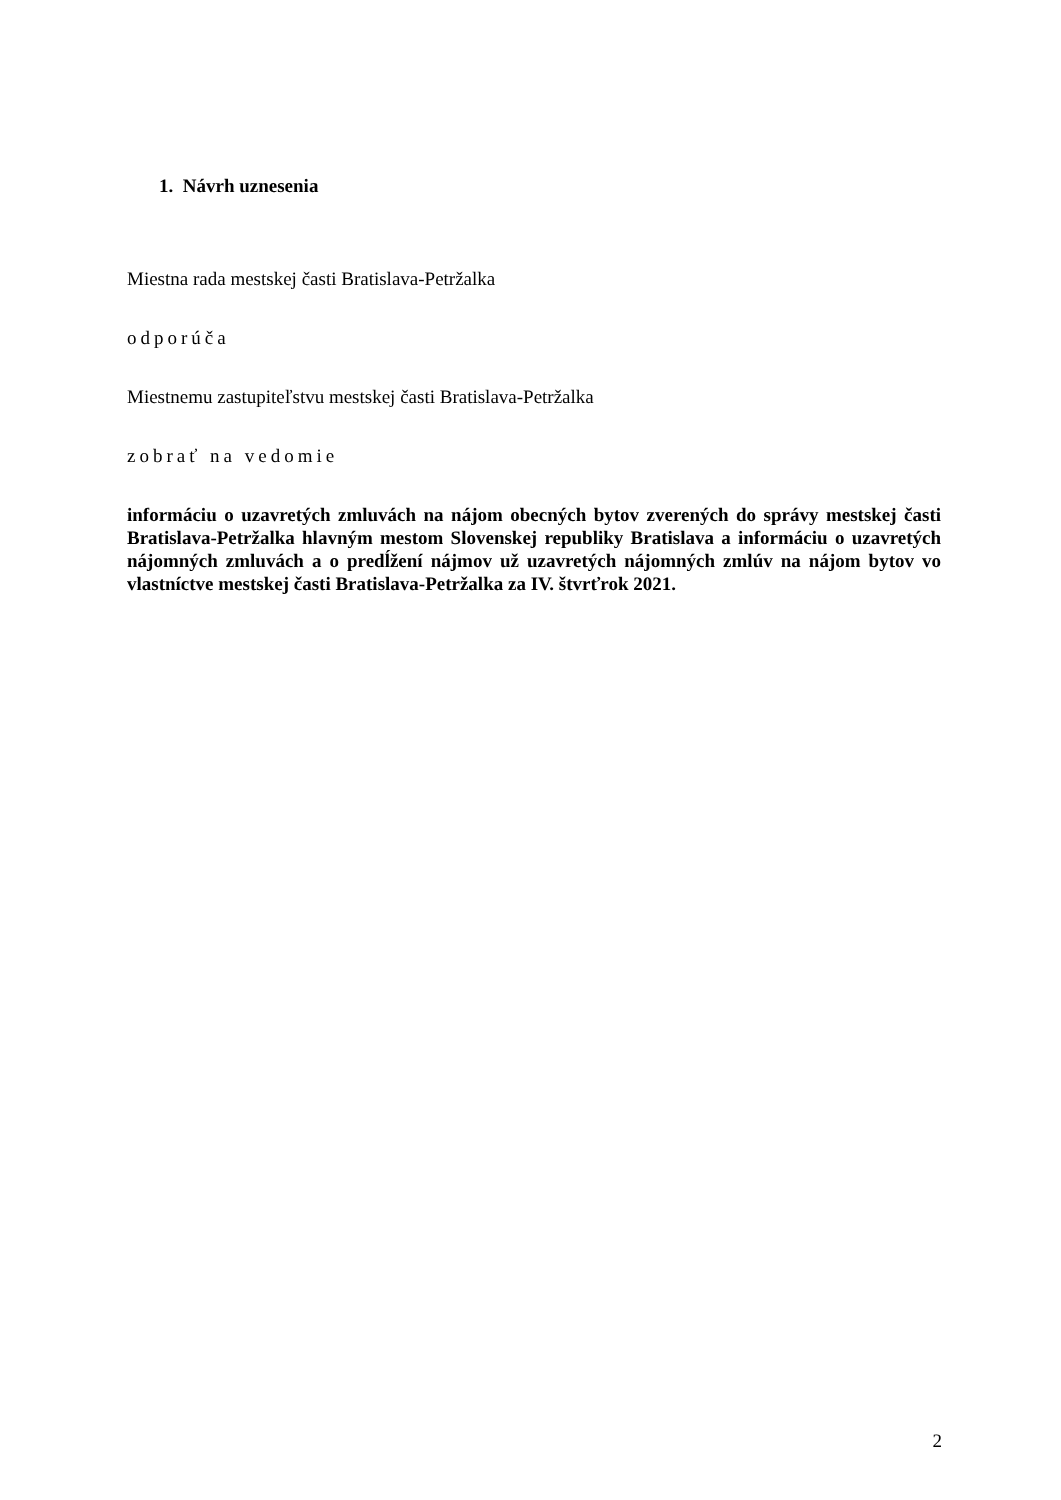1. Návrh uznesenia
Miestna rada mestskej časti Bratislava-Petržalka
odporúča
Miestnemu zastupiteľstvu mestskej časti Bratislava-Petržalka
zobrať na vedomie
informáciu o uzavretých zmluvách na nájom obecných bytov zverených do správy mestskej časti Bratislava-Petržalka hlavným mestom Slovenskej republiky Bratislava a informáciu o uzavretých nájomných zmluvách a o predĺžení nájmov už uzavretých nájomných zmlúv na nájom bytov vo vlastníctve mestskej časti Bratislava-Petržalka za IV. štvrťrok 2021.
2